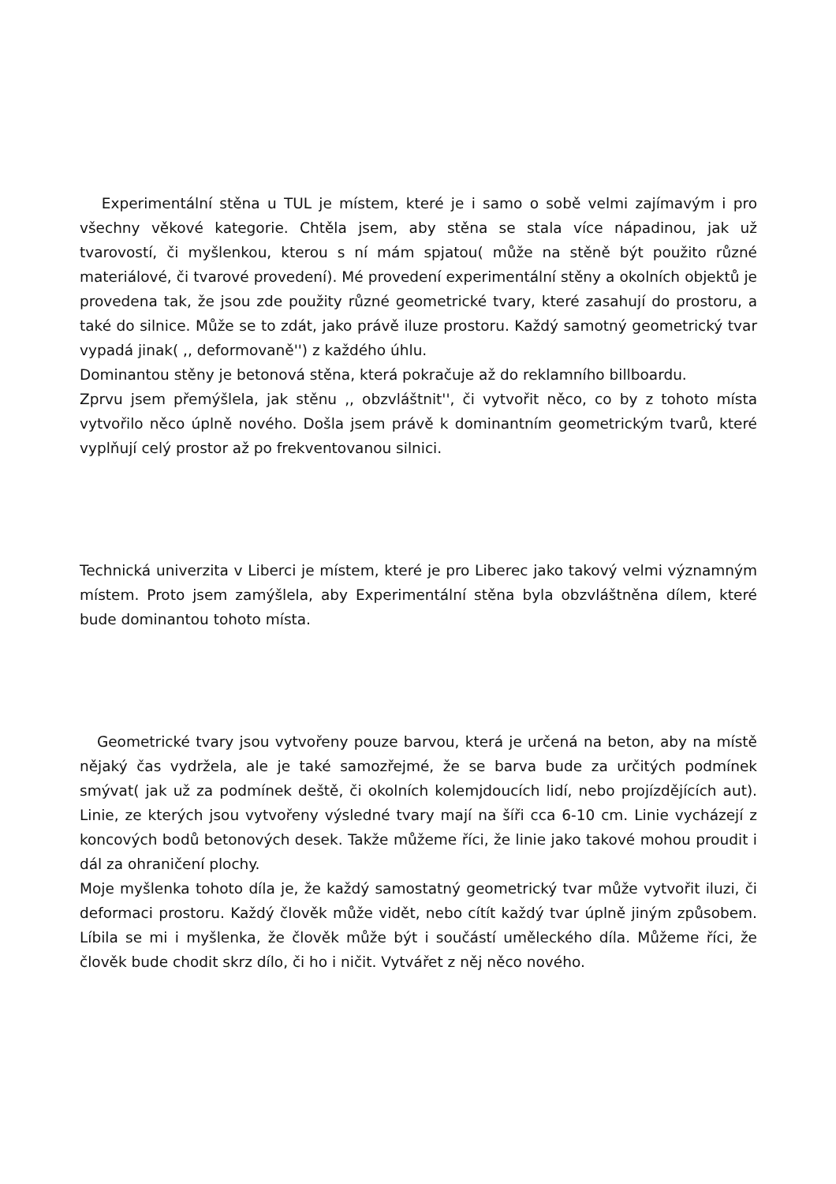Experimentální stěna u TUL je místem, které je i samo o sobě velmi zajímavým i pro všechny věkové kategorie. Chtěla jsem, aby stěna se stala více nápadinou, jak už tvarovostí, či myšlenkou, kterou s ní mám spjatou( může na stěně být použito různé materiálové, či tvarové provedení). Mé provedení experimentální stěny a okolních objektů je provedena tak, že jsou zde použity různé geometrické tvary, které zasahují do prostoru, a také do silnice. Může se to zdát, jako právě iluze prostoru. Každý samotný geometrický tvar vypadá jinak( ,, deformovaně'') z každého úhlu.
Dominantou stěny je betonová stěna, která pokračuje až do reklamního billboardu.
Zprvu jsem přemýšlela, jak stěnu ,, obzvláštnit'', či vytvořit něco, co by z tohoto místa vytvořilo něco úplně nového. Došla jsem právě k dominantním geometrickým tvarů, které vyplňují celý prostor až po frekventovanou silnici.
Technická univerzita v Liberci je místem, které je pro Liberec jako takový velmi významným místem. Proto jsem zamýšlela, aby Experimentální stěna byla obzvláštněna dílem, které bude dominantou tohoto místa.
Geometrické tvary jsou vytvořeny pouze barvou, která je určená na beton, aby na místě nějaký čas vydržela, ale je také samozřejmé, že se barva bude za určitých podmínek smývat( jak už za podmínek deště, či okolních kolemjdoucích lidí, nebo projízdějících aut). Linie, ze kterých jsou vytvořeny výsledné tvary mají na šíři cca 6-10 cm. Linie vycházejí z koncových bodů betonových desek. Takže můžeme říci, že linie jako takové mohou proudit i dál za ohraničení plochy.
Moje myšlenka tohoto díla je, že každý samostatný geometrický tvar může vytvořit iluzi, či deformaci prostoru. Každý člověk může vidět, nebo cítít každý tvar úplně jiným způsobem. Líbila se mi i myšlenka, že člověk může být i součástí uměleckého díla. Můžeme říci, že člověk bude chodit skrz dílo, či ho i ničit. Vytvářet z něj něco nového.